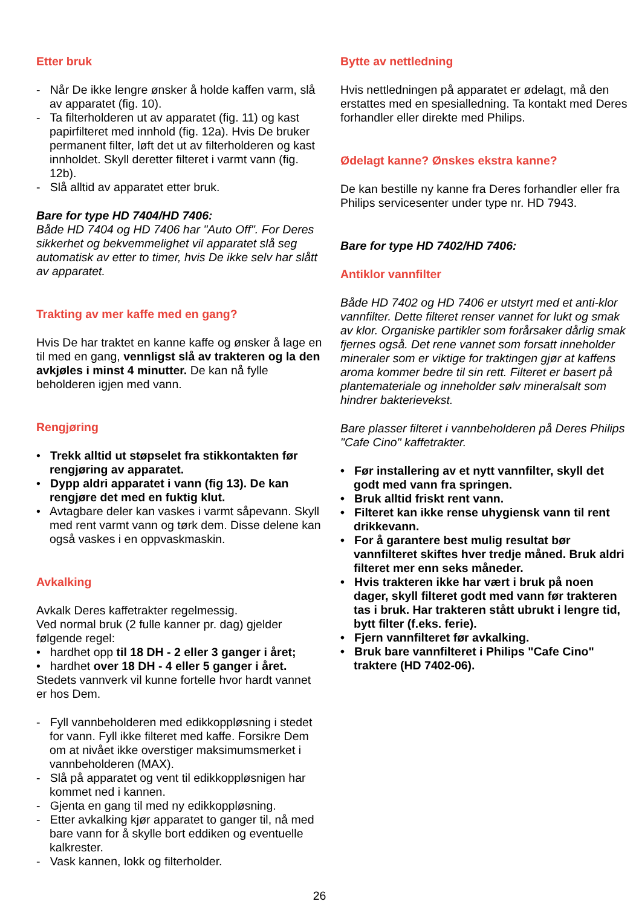Etter bruk
- Når De ikke lengre ønsker å holde kaffen varm, slå av apparatet (fig. 10).
- Ta filterholderen ut av apparatet (fig. 11) og kast papirfilteret med innhold (fig. 12a). Hvis De bruker permanent filter, løft det ut av filterholderen og kast innholdet. Skyll deretter filteret i varmt vann (fig. 12b).
- Slå alltid av apparatet etter bruk.
Bare for type HD 7404/HD 7406:
Både HD 7404 og HD 7406 har "Auto Off". For Deres sikkerhet og bekvemmelighet vil apparatet slå seg automatisk av etter to timer, hvis De ikke selv har slått av apparatet.
Trakting av mer kaffe med en gang?
Hvis De har traktet en kanne kaffe og ønsker å lage en til med en gang, vennligst slå av trakteren og la den avkjøles i minst 4 minutter. De kan nå fylle beholderen igjen med vann.
Rengjøring
• Trekk alltid ut støpselet fra stikkontakten før rengjøring av apparatet.
• Dypp aldri apparatet i vann (fig 13). De kan rengjøre det med en fuktig klut.
• Avtagbare deler kan vaskes i varmt såpevann. Skyll med rent varmt vann og tørk dem. Disse delene kan også vaskes i en oppvaskmaskin.
Avkalking
Avkalk Deres kaffetrakter regelmessig.
Ved normal bruk (2 fulle kanner pr. dag) gjelder følgende regel:
• hardhet opp til 18 DH - 2 eller 3 ganger i året;
• hardhet over 18 DH - 4 eller 5 ganger i året.
Stedets vannverk vil kunne fortelle hvor hardt vannet er hos Dem.
- Fyll vannbeholderen med edikkoppløsning i stedet for vann. Fyll ikke filteret med kaffe. Forsikre Dem om at nivået ikke overstiger maksimumsmerket i vannbeholderen (MAX).
- Slå på apparatet og vent til edikkoppløsnigen har kommet ned i kannen.
- Gjenta en gang til med ny edikkoppløsning.
- Etter avkalking kjør apparatet to ganger til, nå med bare vann for å skylle bort eddiken og eventuelle kalkrester.
- Vask kannen, lokk og filterholder.
Bytte av nettledning
Hvis nettledningen på apparatet er ødelagt, må den erstattes med en spesialledning. Ta kontakt med Deres forhandler eller direkte med Philips.
Ødelagt kanne? Ønskes ekstra kanne?
De kan bestille ny kanne fra Deres forhandler eller fra Philips servicesenter under type nr. HD 7943.
Bare for type HD 7402/HD 7406:
Antiklor vannfilter
Både HD 7402 og HD 7406 er utstyrt med et anti-klor vannfilter. Dette filteret renser vannet for lukt og smak av klor. Organiske partikler som forårsaker dårlig smak fjernes også. Det rene vannet som forsatt inneholder mineraler som er viktige for traktingen gjør at kaffens aroma kommer bedre til sin rett. Filteret er basert på plantemateriale og inneholder sølv mineralsalt som hindrer bakterievekst.
Bare plasser filteret i vannbeholderen på Deres Philips "Cafe Cino" kaffetrakter.
• Før installering av et nytt vannfilter, skyll det godt med vann fra springen.
• Bruk alltid friskt rent vann.
• Filteret kan ikke rense uhygiensk vann til rent drikkevann.
• For å garantere best mulig resultat bør vannfilteret skiftes hver tredje måned. Bruk aldri filteret mer enn seks måneder.
• Hvis trakteren ikke har vært i bruk på noen dager, skyll filteret godt med vann før trakteren tas i bruk. Har trakteren stått ubrukt i lengre tid, bytt filter (f.eks. ferie).
• Fjern vannfilteret før avkalking.
• Bruk bare vannfilteret i Philips "Cafe Cino" traktere (HD 7402-06).
26